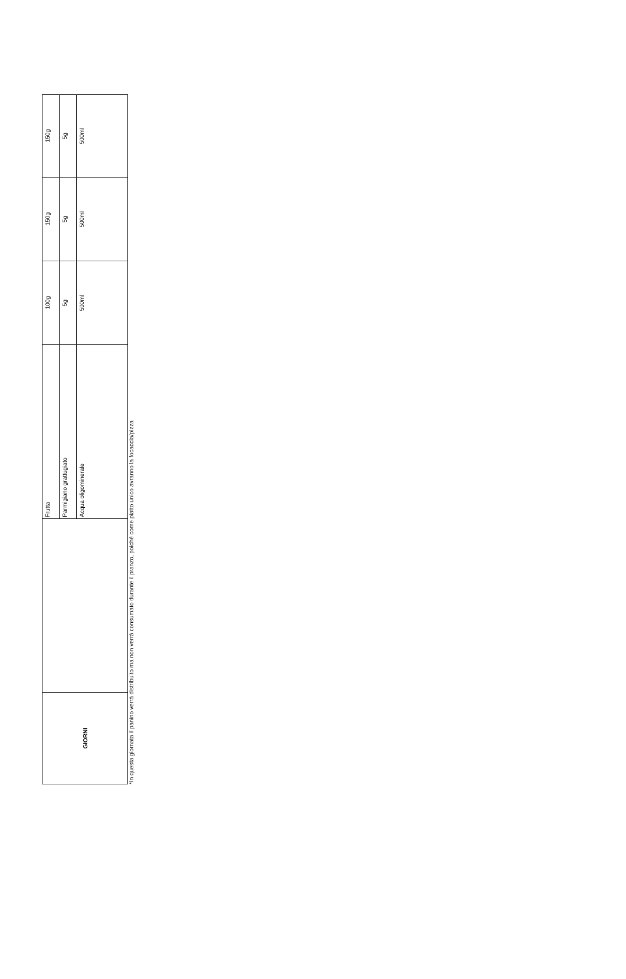| GIORNI | | Frutta | 100g | 150g | 150g |
| | | Parmigiano grattugiato | 5g | 5g | 5g |
| | | Acqua oligominerale | 500ml | 500ml | 500ml |
*In questa giornata il panino verrà distribuito ma non verrà consumato durante il pranzo, poiché come piatto unico avranno la focaccia/pizza